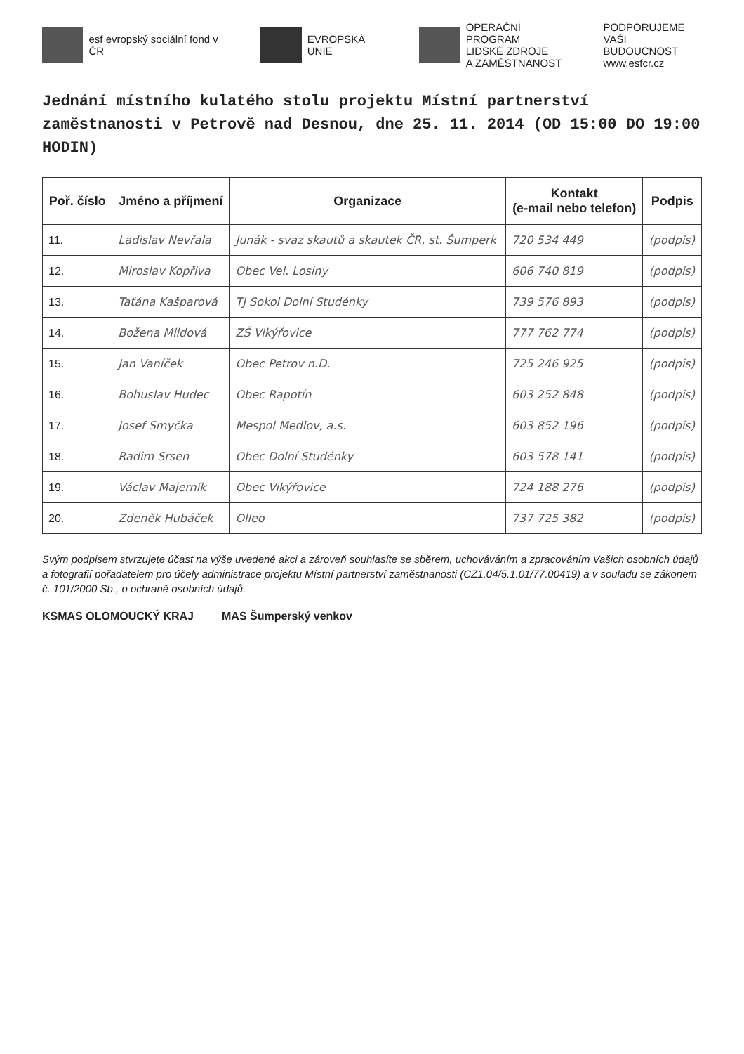esf evropský sociální fond v ČR
EVROPSKÁ UNIE
OPERAČNÍ PROGRAM
LIDSKÉ ZDROJE
A ZAMĚSTNANOST
PODPORUJEME
VAŠI BUDOUCNOST
www.esfcr.cz
Jednání místního kulatého stolu projektu Místní partnerství zaměstnanosti v Petrově nad Desnou, dne 25. 11. 2014 (OD 15:00 DO 19:00 HODIN)
| Poř. číslo | Jméno a příjmení | Organizace | Kontakt (e-mail nebo telefon) | Podpis |
| --- | --- | --- | --- | --- |
| 11. | Ladislav Nevřala | Junák - svaz skautů a skautek ČR, st. Šumperk | 720 534 449 | (podpis) |
| 12. | Miroslav Kopřiva | Obec Vel. Losiny | 606 740 819 | (podpis) |
| 13. | Taťána Kašparová | TJ Sokol Dolní Studénky | 739 576 893 | (podpis) |
| 14. | Božena Mildová | ZŠ Vikýřovice | 777 762 774 | (podpis) |
| 15. | Jan Vaníček | Obec Petrov n.D. | 725 246 925 | (podpis) |
| 16. | Bohuslav Hudec | Obec Rapotín | 603 252 848 | (podpis) |
| 17. | Josef Smyčka | Mespol Medlov, a.s. | 603 852 196 | (podpis) |
| 18. | Radim Srsen | Obec Dolní Studénky | 603 578 141 | (podpis) |
| 19. | Václav Majerník | Obec Vikýřovice | 724 188 276 | (podpis) |
| 20. | Zdeněk Hubáček | Olleo | 737 725 382 | (podpis) |
Svým podpisem stvrzujete účast na výše uvedené akci a zároveň souhlasíte se sběrem, uchováváním a zpracováním Vašich osobních údajů a fotografií pořadatelem pro účely administrace projektu Místní partnerství zaměstnanosti (CZ1.04/5.1.01/77.00419) a v souladu se zákonem č. 101/2000 Sb., o ochraně osobních údajů.
KSMAS OLOMOUCKÝ KRAJ MAS Šumperský venkov